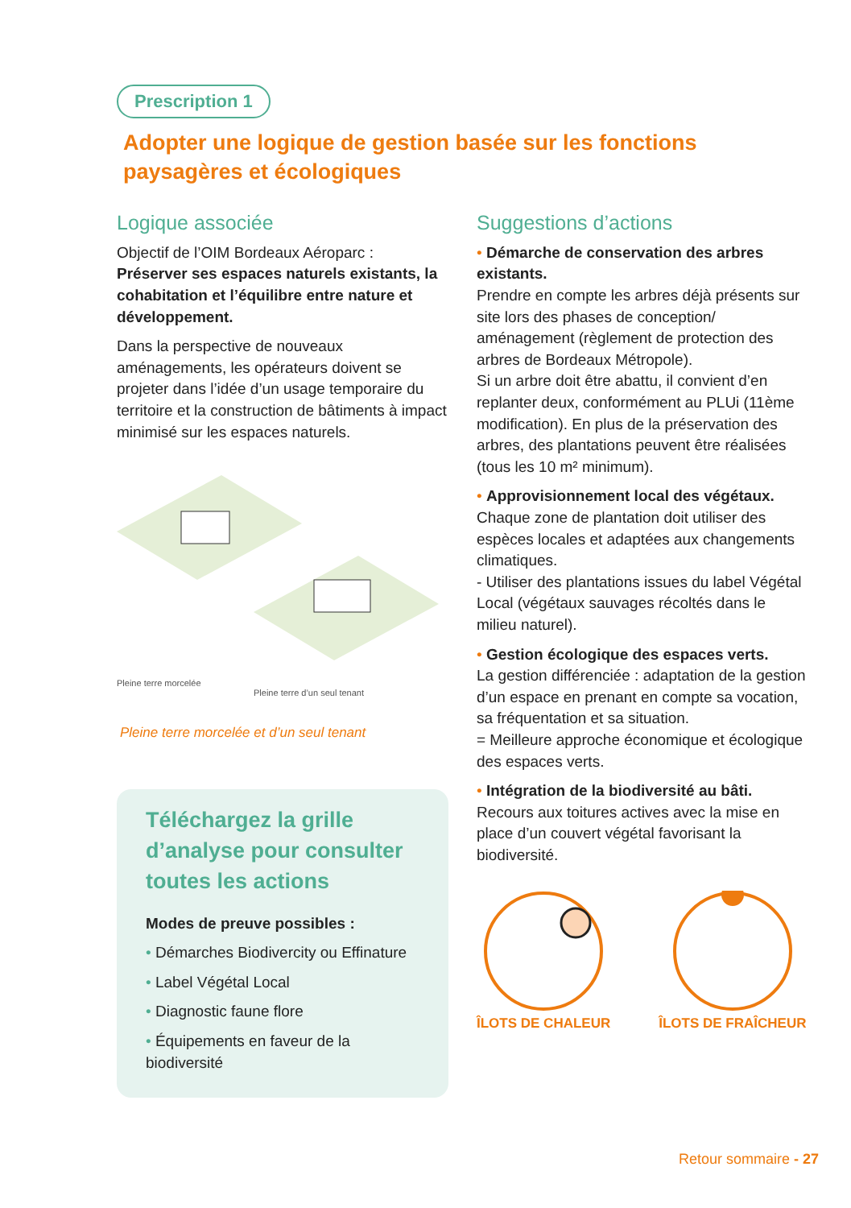Prescription 1
Adopter une logique de gestion basée sur les fonctions paysagères et écologiques
Logique associée
Objectif de l’OIM Bordeaux Aéroparc :
Préserver ses espaces naturels existants, la cohabitation et l’équilibre entre nature et développement.
Dans la perspective de nouveaux aménagements, les opérateurs doivent se projeter dans l’idée d’un usage temporaire du territoire et la construction de bâtiments à impact minimisé sur les espaces naturels.
Pleine terre morcelée
Pleine terre d’un seul tenant
Pleine terre morcelée et d’un seul tenant
Téléchargez la grille d’analyse pour consulter toutes les actions
Modes de preuve possibles :
• Démarches Biodivercity ou Effinature
• Label Végétal Local
• Diagnostic faune flore
• Équipements en faveur de la biodiversité
Suggestions d’actions
• Démarche de conservation des arbres existants.
Prendre en compte les arbres déjà présents sur site lors des phases de conception/ aménagement (règlement de protection des arbres de Bordeaux Métropole).
Si un arbre doit être abattu, il convient d’en replanter deux, conformément au PLUi (11ème modification). En plus de la préservation des arbres, des plantations peuvent être réalisées (tous les 10 m² minimum).
• Approvisionnement local des végétaux.
Chaque zone de plantation doit utiliser des espèces locales et adaptées aux changements climatiques.
- Utiliser des plantations issues du label Végétal Local (végétaux sauvages récoltés dans le milieu naturel).
• Gestion écologique des espaces verts.
La gestion différenciée : adaptation de la gestion d’un espace en prenant en compte sa vocation, sa fréquentation et sa situation.
= Meilleure approche économique et écologique des espaces verts.
• Intégration de la biodiversité au bâti.
Recours aux toitures actives avec la mise en place d’un couvert végétal favorisant la biodiversité.
ÎLOTS DE CHALEUR ÎLOTS DE FRAÎCHEUR
Retour sommaire - 27